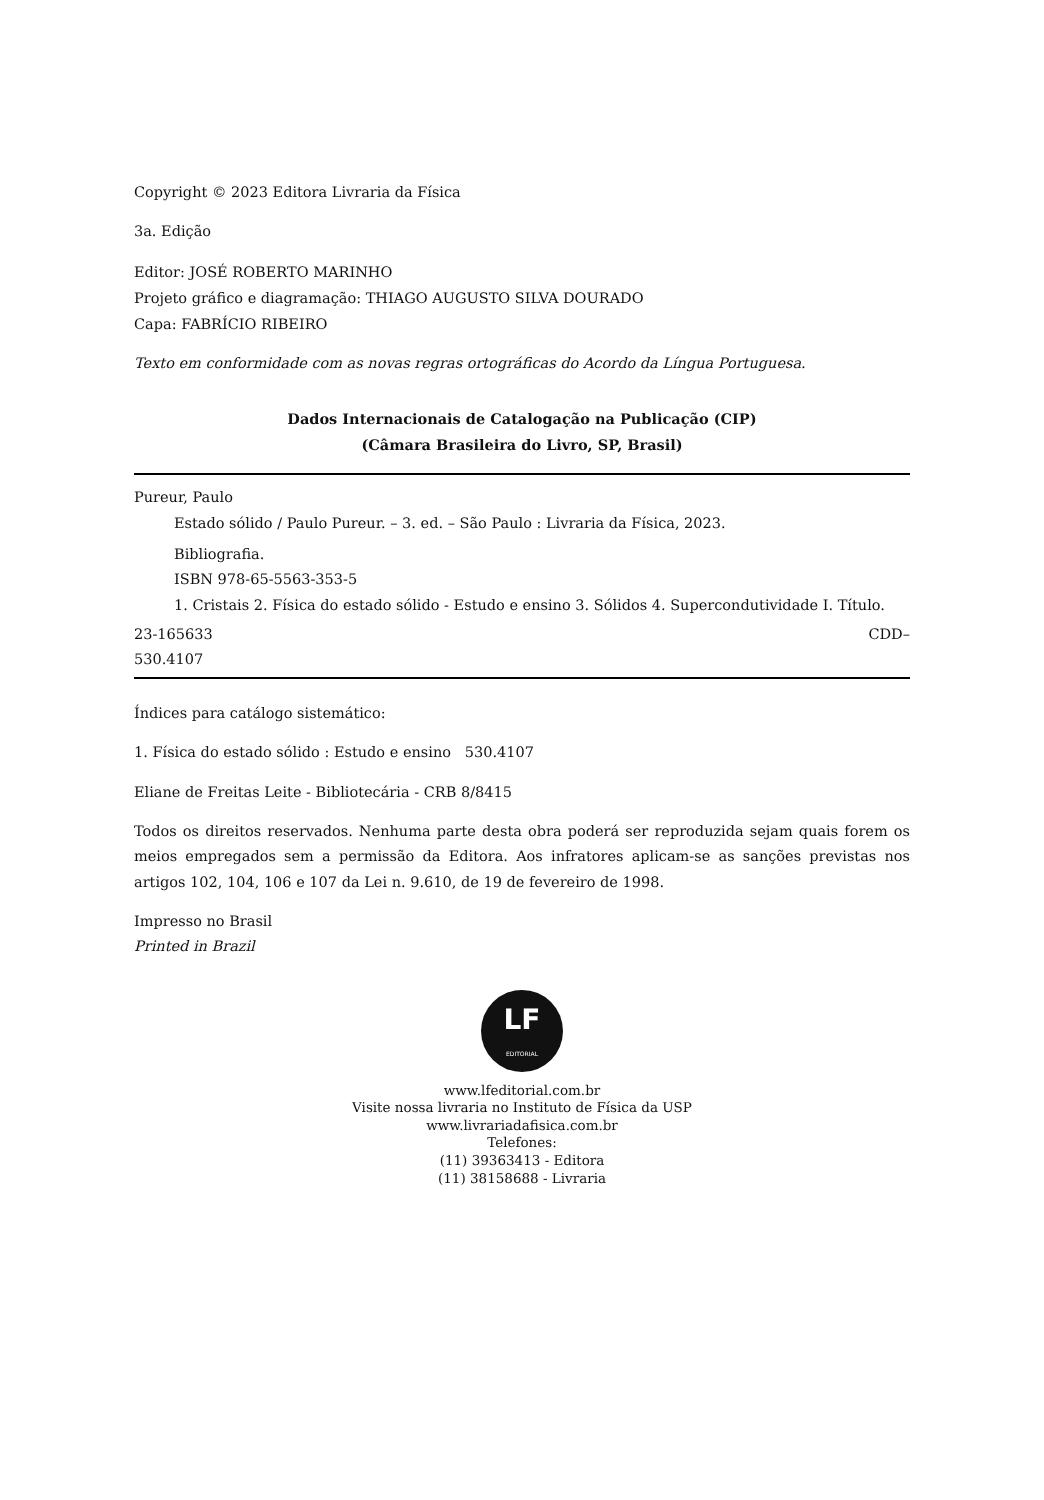Copyright © 2023 Editora Livraria da Física
3a. Edição
Editor: JOSÉ ROBERTO MARINHO
Projeto gráfico e diagramação: THIAGO AUGUSTO SILVA DOURADO
Capa: FABRÍCIO RIBEIRO
Texto em conformidade com as novas regras ortográficas do Acordo da Língua Portuguesa.
Dados Internacionais de Catalogação na Publicação (CIP)
(Câmara Brasileira do Livro, SP, Brasil)
Pureur, Paulo
Estado sólido / Paulo Pureur. – 3. ed. – São Paulo : Livraria da Física, 2023.
Bibliografia.
ISBN 978-65-5563-353-5
1. Cristais 2. Física do estado sólido - Estudo e ensino 3. Sólidos 4. Supercondutividade I. Título.
23-165633 CDD–
530.4107
Índices para catálogo sistemático:
1. Física do estado sólido : Estudo e ensino 530.4107
Eliane de Freitas Leite - Bibliotecária - CRB 8/8415
Todos os direitos reservados. Nenhuma parte desta obra poderá ser reproduzida sejam quais forem os meios empregados sem a permissão da Editora. Aos infratores aplicam-se as sanções previstas nos artigos 102, 104, 106 e 107 da Lei n. 9.610, de 19 de fevereiro de 1998.
Impresso no Brasil
Printed in Brazil
LF
EDITORIAL
www.lfeditorial.com.br
Visite nossa livraria no Instituto de Física da USP
www.livrariadafisica.com.br
Telefones:
(11) 39363413 - Editora
(11) 38158688 - Livraria